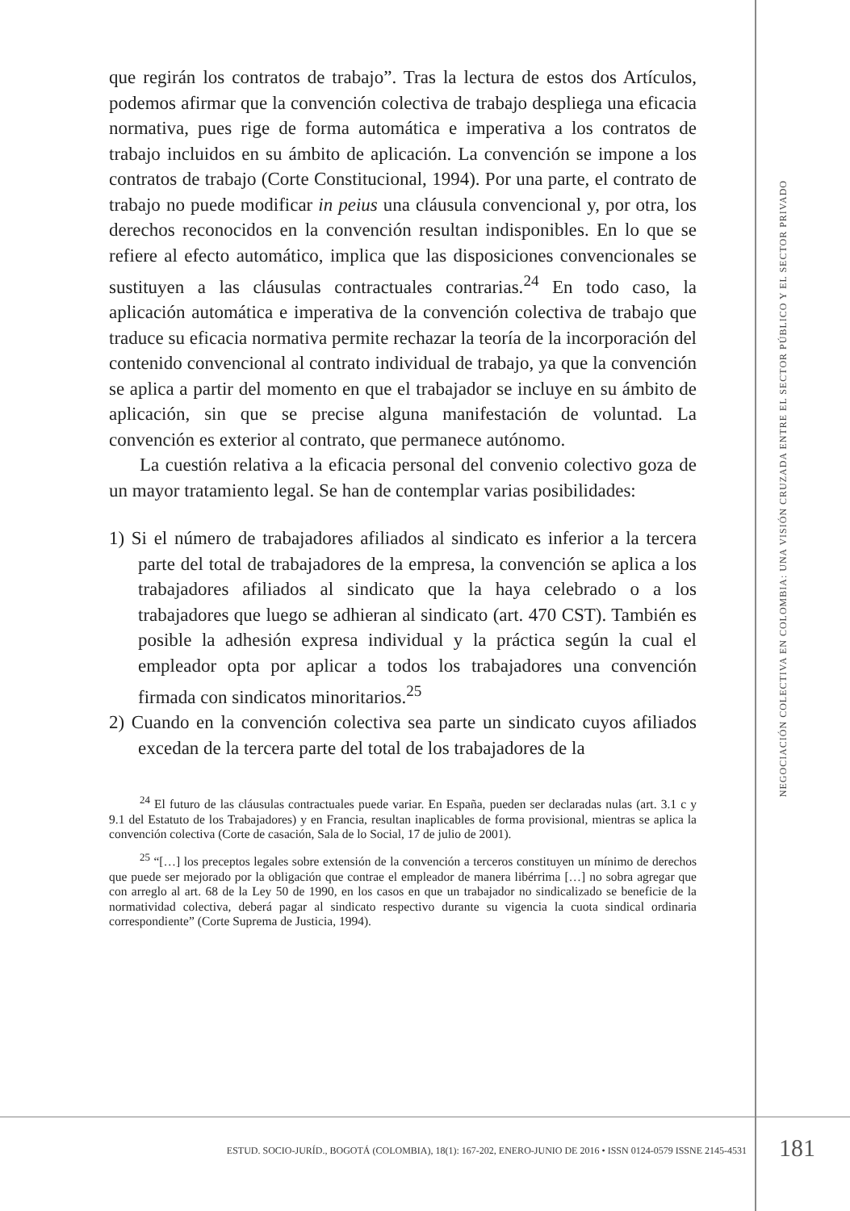NEGOCIACIÓN COLECTIVA EN COLOMBIA: UNA VISIÓN CRUZADA ENTRE EL SECTOR PÚBLICO Y EL SECTOR PRIVADO
que regirán los contratos de trabajo”. Tras la lectura de estos dos Artículos, podemos afirmar que la convención colectiva de trabajo despliega una eficacia normativa, pues rige de forma automática e imperativa a los contratos de trabajo incluidos en su ámbito de aplicación. La convención se impone a los contratos de trabajo (Corte Constitucional, 1994). Por una parte, el contrato de trabajo no puede modificar in peius una cláusula convencional y, por otra, los derechos reconocidos en la convención resultan indisponibles. En lo que se refiere al efecto automático, implica que las disposiciones convencionales se sustituyen a las cláusulas contractuales contrarias.<sup>24</sup> En todo caso, la aplicación automática e imperativa de la convención colectiva de trabajo que traduce su eficacia normativa permite rechazar la teoría de la incorporación del contenido convencional al contrato individual de trabajo, ya que la convención se aplica a partir del momento en que el trabajador se incluye en su ámbito de aplicación, sin que se precise alguna manifestación de voluntad. La convención es exterior al contrato, que permanece autónomo.
La cuestión relativa a la eficacia personal del convenio colectivo goza de un mayor tratamiento legal. Se han de contemplar varias posibilidades:
1) Si el número de trabajadores afiliados al sindicato es inferior a la tercera parte del total de trabajadores de la empresa, la convención se aplica a los trabajadores afiliados al sindicato que la haya celebrado o a los trabajadores que luego se adhieran al sindicato (art. 470 CST). También es posible la adhesión expresa individual y la práctica según la cual el empleador opta por aplicar a todos los trabajadores una convención firmada con sindicatos minoritarios.<sup>25</sup>
2) Cuando en la convención colectiva sea parte un sindicato cuyos afiliados excedan de la tercera parte del total de los trabajadores de la
<sup>24</sup> El futuro de las cláusulas contractuales puede variar. En España, pueden ser declaradas nulas (art. 3.1 c y 9.1 del Estatuto de los Trabajadores) y en Francia, resultan inaplicables de forma provisional, mientras se aplica la convención colectiva (Corte de casación, Sala de lo Social, 17 de julio de 2001).
<sup>25</sup> “[…] los preceptos legales sobre extensión de la convención a terceros constituyen un mínimo de derechos que puede ser mejorado por la obligación que contrae el empleador de manera libérrima […] no sobra agregar que con arreglo al art. 68 de la Ley 50 de 1990, en los casos en que un trabajador no sindicalizado se beneficie de la normatividad colectiva, deberá pagar al sindicato respectivo durante su vigencia la cuota sindical ordinaria correspondiente” (Corte Suprema de Justicia, 1994).
ESTUD. SOCIO-JURÍD., BOGOTÁ (COLOMBIA), 18(1): 167-202, ENERO-JUNIO DE 2016 • ISSN 0124-0579 ISSNE 2145-4531 181